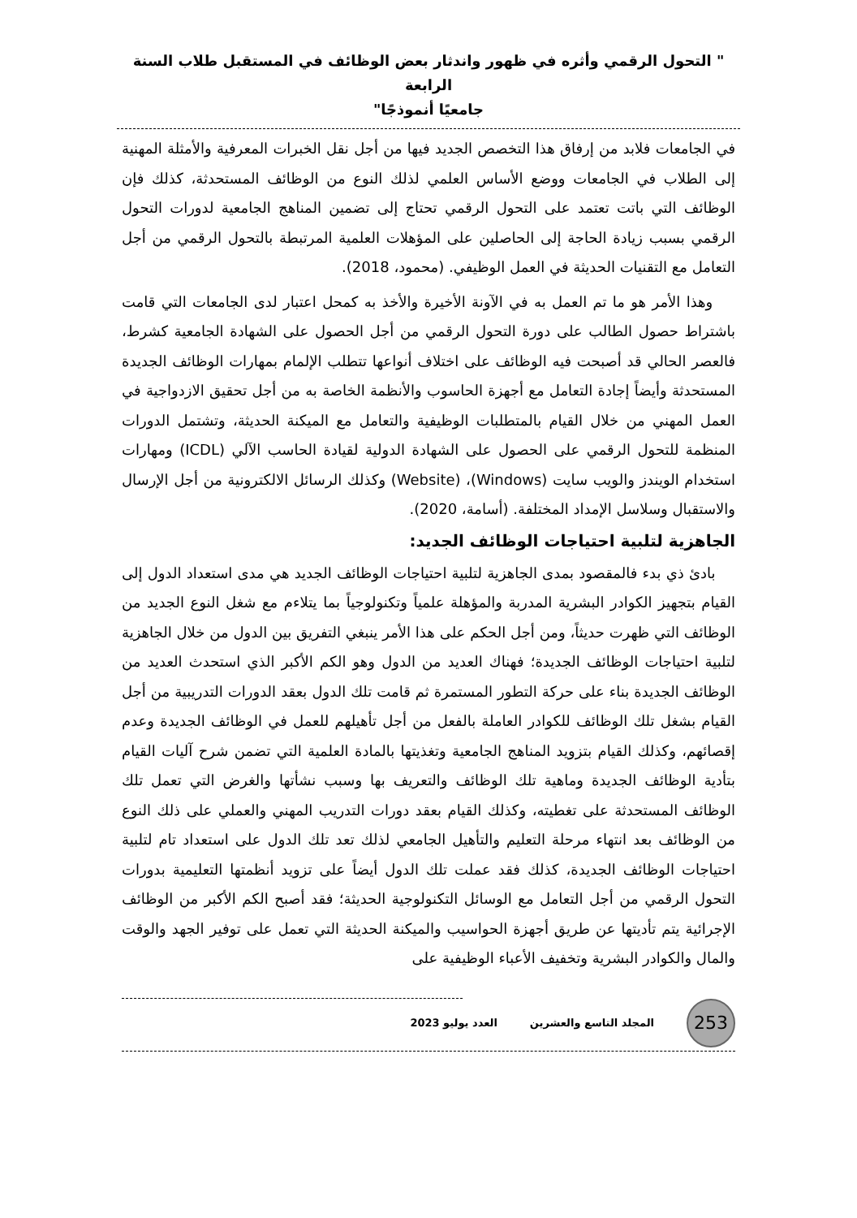" التحول الرقمي وأثره في ظهور واندثار بعض الوظائف في المستقبل طلاب السنة الرابعة
جامعيًا أنموذجًا"
في الجامعات فلابد من إرفاق هذا التخصص الجديد فيها من أجل نقل الخبرات المعرفية والأمثلة المهنية إلى الطلاب في الجامعات ووضع الأساس العلمي لذلك النوع من الوظائف المستحدثة، كذلك فإن الوظائف التي باتت تعتمد على التحول الرقمي تحتاج إلى تضمين المناهج الجامعية لدورات التحول الرقمي بسبب زيادة الحاجة إلى الحاصلين على المؤهلات العلمية المرتبطة بالتحول الرقمي من أجل التعامل مع التقنيات الحديثة في العمل الوظيفي. (محمود، 2018).
وهذا الأمر هو ما تم العمل به في الآونة الأخيرة والأخذ به كمحل اعتبار لدى الجامعات التي قامت باشتراط حصول الطالب على دورة التحول الرقمي من أجل الحصول على الشهادة الجامعية كشرط، فالعصر الحالي قد أصبحت فيه الوظائف على اختلاف أنواعها تتطلب الإلمام بمهارات الوظائف الجديدة المستحدثة وأيضاً إجادة التعامل مع أجهزة الحاسوب والأنظمة الخاصة به من أجل تحقيق الازدواجية في العمل المهني من خلال القيام بالمتطلبات الوظيفية والتعامل مع الميكنة الحديثة، وتشتمل الدورات المنظمة للتحول الرقمي على الحصول على الشهادة الدولية لقيادة الحاسب الآلي (ICDL) ومهارات استخدام الويندز والويب سايت (Windows)، (Website) وكذلك الرسائل الالكترونية من أجل الإرسال والاستقبال وسلاسل الإمداد المختلفة. (أسامة، 2020).
الجاهزية لتلبية احتياجات الوظائف الجديد:
بادئ ذي بدء فالمقصود بمدى الجاهزية لتلبية احتياجات الوظائف الجديد هي مدى استعداد الدول إلى القيام بتجهيز الكوادر البشرية المدربة والمؤهلة علمياً وتكنولوجياً بما يتلاءم مع شغل النوع الجديد من الوظائف التي ظهرت حديثاً، ومن أجل الحكم على هذا الأمر ينبغي التفريق بين الدول من خلال الجاهزية لتلبية احتياجات الوظائف الجديدة؛ فهناك العديد من الدول وهو الكم الأكبر الذي استحدث العديد من الوظائف الجديدة بناء على حركة التطور المستمرة ثم قامت تلك الدول بعقد الدورات التدريبية من أجل القيام بشغل تلك الوظائف للكوادر العاملة بالفعل من أجل تأهيلهم للعمل في الوظائف الجديدة وعدم إقصائهم، وكذلك القيام بتزويد المناهج الجامعية وتغذيتها بالمادة العلمية التي تضمن شرح آليات القيام بتأدية الوظائف الجديدة وماهية تلك الوظائف والتعريف بها وسبب نشأتها والغرض التي تعمل تلك الوظائف المستحدثة على تغطيته، وكذلك القيام بعقد دورات التدريب المهني والعملي على ذلك النوع من الوظائف بعد انتهاء مرحلة التعليم والتأهيل الجامعي لذلك تعد تلك الدول على استعداد تام لتلبية احتياجات الوظائف الجديدة، كذلك فقد عملت تلك الدول أيضاً على تزويد أنظمتها التعليمية بدورات التحول الرقمي من أجل التعامل مع الوسائل التكنولوجية الحديثة؛ فقد أصبح الكم الأكبر من الوظائف الإجرائية يتم تأديتها عن طريق أجهزة الحواسيب والميكنة الحديثة التي تعمل على توفير الجهد والوقت والمال والكوادر البشرية وتخفيف الأعباء الوظيفية على
253
المجلد التاسع والعشرين العدد يوليو 2023